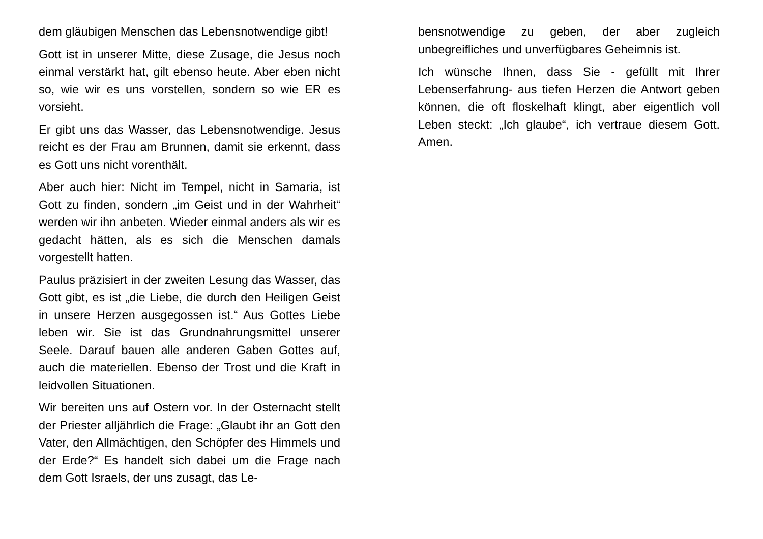dem gläubigen Menschen das Lebensnotwendige gibt!
Gott ist in unserer Mitte, diese Zusage, die Jesus noch einmal verstärkt hat, gilt ebenso heute. Aber eben nicht so, wie wir es uns vorstellen, sondern so wie ER es vorsieht.
Er gibt uns das Wasser, das Lebensnotwendige. Jesus reicht es der Frau am Brunnen, damit sie erkennt, dass es Gott uns nicht vorenthält.
Aber auch hier: Nicht im Tempel, nicht in Samaria, ist Gott zu finden, sondern „im Geist und in der Wahrheit“ werden wir ihn anbeten. Wieder einmal anders als wir es gedacht hätten, als es sich die Menschen damals vorgestellt hatten.
Paulus präzisiert in der zweiten Lesung das Wasser, das Gott gibt, es ist „die Liebe, die durch den Heiligen Geist in unsere Herzen ausgegossen ist.“ Aus Gottes Liebe leben wir. Sie ist das Grundnahrungsmittel unserer Seele. Darauf bauen alle anderen Gaben Gottes auf, auch die materiellen. Ebenso der Trost und die Kraft in leidvollen Situationen.
Wir bereiten uns auf Ostern vor. In der Osternacht stellt der Priester alljährlich die Frage: „Glaubt ihr an Gott den Vater, den Allmächtigen, den Schöpfer des Himmels und der Erde?“ Es handelt sich dabei um die Frage nach dem Gott Israels, der uns zusagt, das Le-
bensnotwendige zu geben, der aber zugleich unbegreifliches und unverfügbares Geheimnis ist.
Ich wünsche Ihnen, dass Sie - gefüllt mit Ihrer Lebenserfahrung- aus tiefen Herzen die Antwort geben können, die oft floskelhaft klingt, aber eigentlich voll Leben steckt: „Ich glaube“, ich vertraue diesem Gott. Amen.